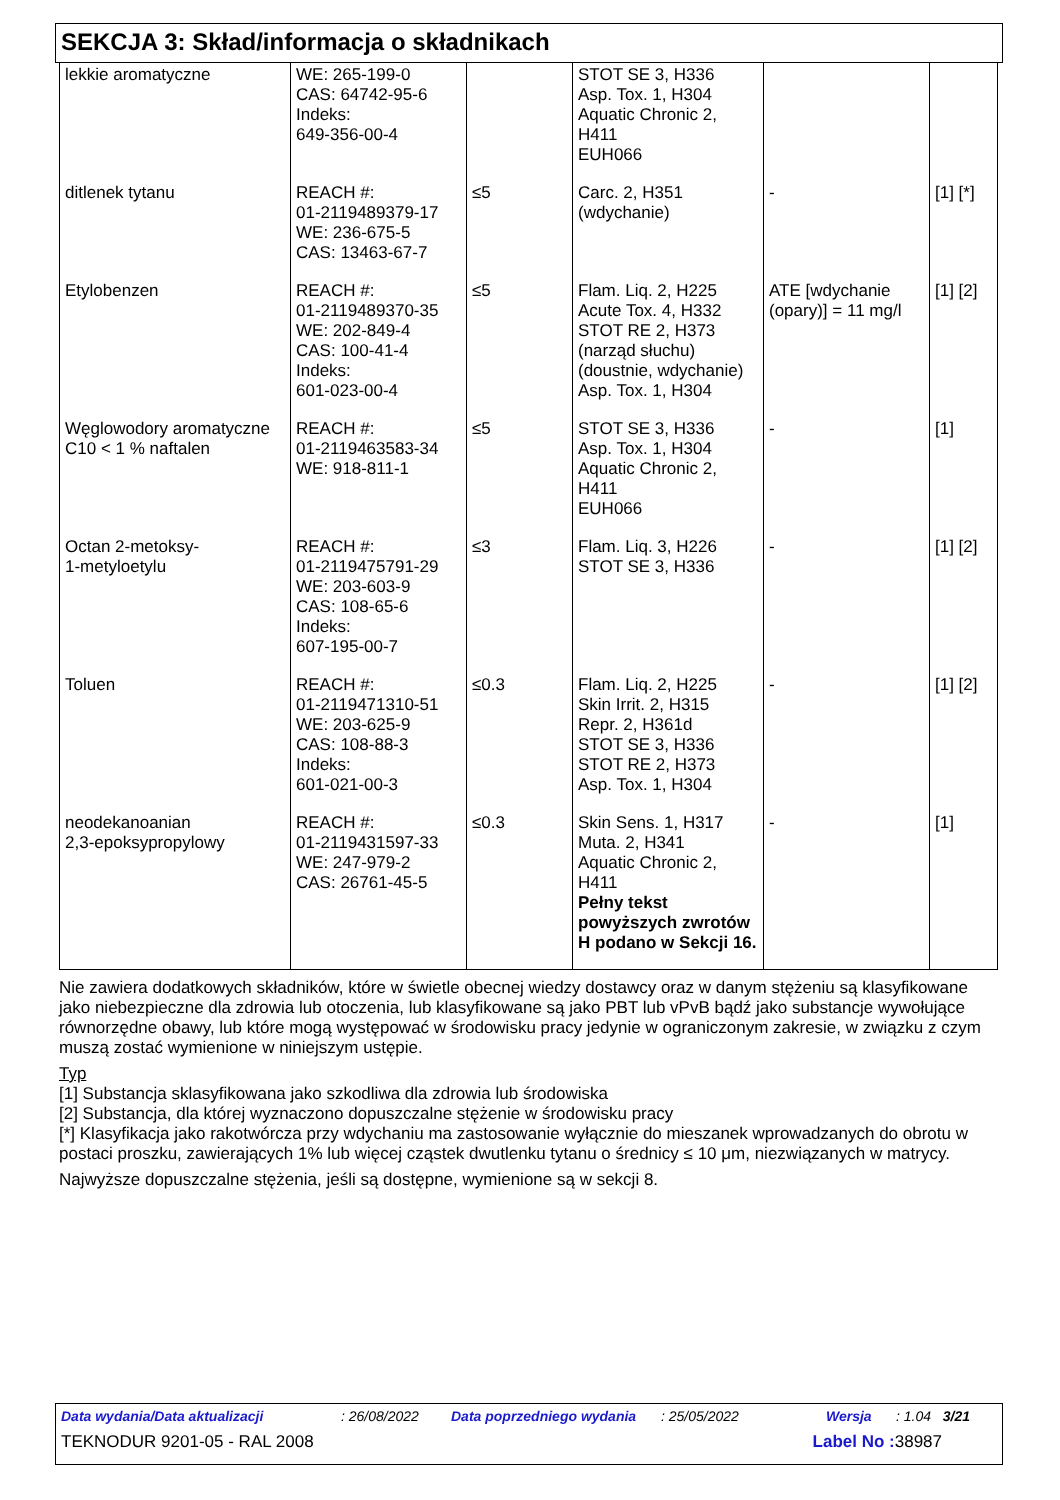SEKCJA 3: Skład/informacja o składnikach
| lekkie aromatyczne | WE: 265-199-0 CAS: 64742-95-6 Indeks: 649-356-00-4 | | STOT SE 3, H336 Asp. Tox. 1, H304 Aquatic Chronic 2, H411 EUH066 | | |
| ditlenek tytanu | REACH #: 01-2119489379-17 WE: 236-675-5 CAS: 13463-67-7 | ≤5 | Carc. 2, H351 (wdychanie) | - | [1] [*] |
| Etylobenzen | REACH #: 01-2119489370-35 WE: 202-849-4 CAS: 100-41-4 Indeks: 601-023-00-4 | ≤5 | Flam. Liq. 2, H225 Acute Tox. 4, H332 STOT RE 2, H373 (narząd słuchu) (doustnie, wdychanie) Asp. Tox. 1, H304 | ATE [wdychanie (opary)] = 11 mg/l | [1] [2] |
| Węglowodory aromatyczne C10 < 1 % naftalen | REACH #: 01-2119463583-34 WE: 918-811-1 | ≤5 | STOT SE 3, H336 Asp. Tox. 1, H304 Aquatic Chronic 2, H411 EUH066 | - | [1] |
| Octan 2-metoksy- 1-metyloetylu | REACH #: 01-2119475791-29 WE: 203-603-9 CAS: 108-65-6 Indeks: 607-195-00-7 | ≤3 | Flam. Liq. 3, H226 STOT SE 3, H336 | - | [1] [2] |
| Toluen | REACH #: 01-2119471310-51 WE: 203-625-9 CAS: 108-88-3 Indeks: 601-021-00-3 | ≤0.3 | Flam. Liq. 2, H225 Skin Irrit. 2, H315 Repr. 2, H361d STOT SE 3, H336 STOT RE 2, H373 Asp. Tox. 1, H304 | - | [1] [2] |
| neodekanoanian 2,3-epoksypropylowy | REACH #: 01-2119431597-33 WE: 247-979-2 CAS: 26761-45-5 | ≤0.3 | Skin Sens. 1, H317 Muta. 2, H341 Aquatic Chronic 2, H411 Pełny tekst powyższych zwrotów H podano w Sekcji 16. | - | [1] |
Nie zawiera dodatkowych składników, które w świetle obecnej wiedzy dostawcy oraz w danym stężeniu są klasyfikowane jako niebezpieczne dla zdrowia lub otoczenia, lub klasyfikowane są jako PBT lub vPvB bądź jako substancje wywołujące równorzędne obawy, lub które mogą występować w środowisku pracy jedynie w ograniczonym zakresie, w związku z czym muszą zostać wymienione w niniejszym ustępie.
Typ
[1] Substancja sklasyfikowana jako szkodliwa dla zdrowia lub środowiska
[2] Substancja, dla której wyznaczono dopuszczalne stężenie w środowisku pracy
[*] Klasyfikacja jako rakotwórcza przy wdychaniu ma zastosowanie wyłącznie do mieszanek wprowadzanych do obrotu w postaci proszku, zawierających 1% lub więcej cząstek dwutlenku tytanu o średnicy ≤ 10 μm, niezwiązanych w matrycy.
Najwyższe dopuszczalne stężenia, jeśli są dostępne, wymienione są w sekcji 8.
Data wydania/Data aktualizacji: 26/08/2022 Data poprzedniego wydania: 25/05/2022 Wersja: 1.04 3/21
TEKNODUR 9201-05 - RAL 2008 Label No : 38987